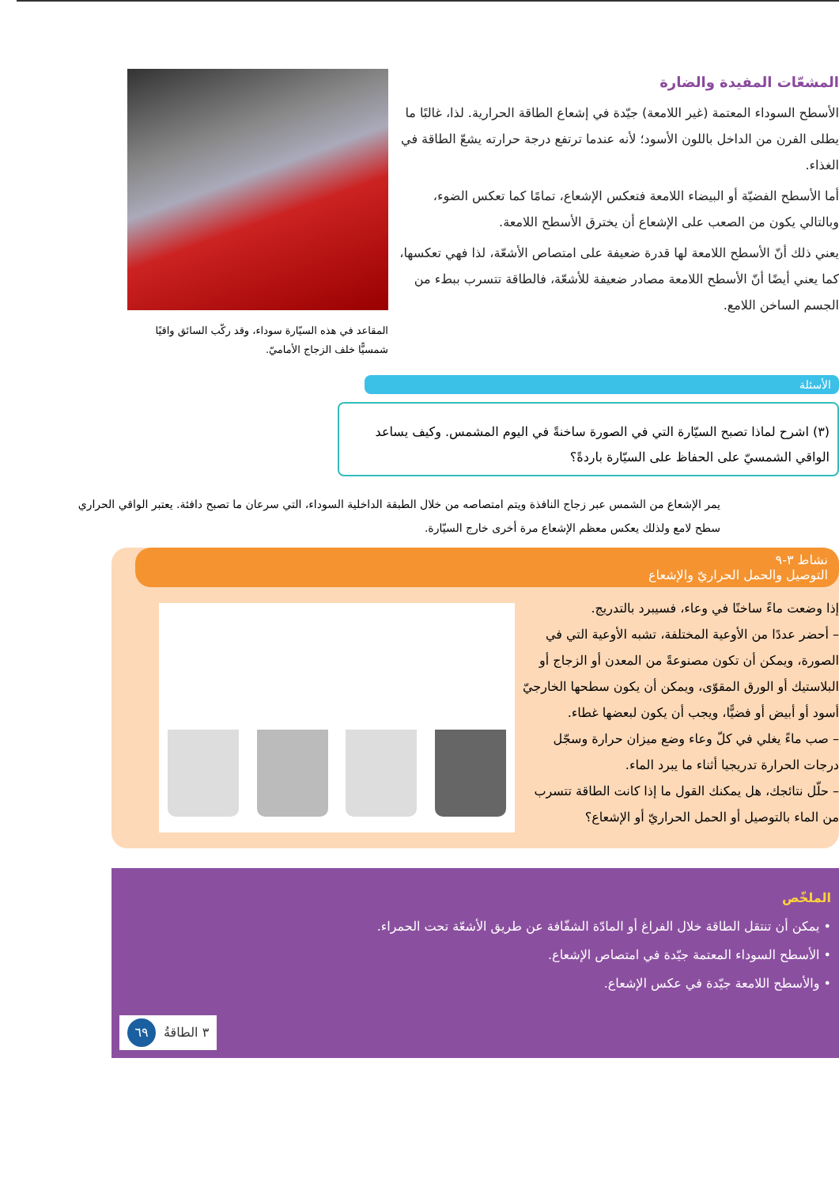المشعّات المفيدة والضارة
الأسطح السوداء المعتمة (غير اللامعة) جيّدة في إشعاع الطاقة الحرارية. لذا، غالبًا ما يطلى الفرن من الداخل باللون الأسود؛ لأنه عندما ترتفع درجة حرارته يشعّ الطاقة في الغذاء.
أما الأسطح الفضيّة أو البيضاء اللامعة فتعكس الإشعاع، تمامًا كما تعكس الضوء، وبالتالي يكون من الصعب على الإشعاع أن يخترق الأسطح اللامعة.
يعني ذلك أنّ الأسطح اللامعة لها قدرة ضعيفة على امتصاص الأشعّة، لذا فهي تعكسها، كما يعني أيضًا أنّ الأسطح اللامعة مصادر ضعيفة للأشعّة، فالطاقة تتسرب ببطء من الجسم الساخن اللامع.
المقاعد في هذه السيّارة سوداء، وقد ركّب السائق واقيًا شمسيًّا خلف الزجاج الأماميّ.
الأسئلة
(٣) اشرح لماذا تصبح السيّارة التي في الصورة ساخنةً في اليوم المشمس. وكيف يساعد الواقي الشمسيّ على الحفاظ على السيّارة باردةً؟
يمر الإشعاع من الشمس عبر زجاج النافذة ويتم امتصاصه من خلال الطبقة الداخلية السوداء، التي سرعان ما تصبح دافئة. يعتبر الواقي الحراري سطح لامع ولذلك يعكس معظم الإشعاع مرة أخرى خارج السيّارة.
نشاط ٣-٩
التوصيل والحمل الحراريّ والإشعاع
إذا وضعت ماءً ساخنًا في وعاء، فسيبرد بالتدريج.
– أحضر عددًا من الأوعية المختلفة، تشبه الأوعية التي في الصورة، ويمكن أن تكون مصنوعةً من المعدن أو الزجاج أو البلاستيك أو الورق المقوّى، ويمكن أن يكون سطحها الخارجيّ أسود أو أبيض أو فضيًّا، ويجب أن يكون لبعضها غطاء.
– صب ماءً يغلي في كلّ وعاء وضع ميزان حرارة وسجّل درجات الحرارة تدريجيا أثناء ما يبرد الماء.
– حلّل نتائجك، هل يمكنك القول ما إذا كانت الطاقة تتسرب من الماء بالتوصيل أو الحمل الحراريّ أو الإشعاع؟
الملخّص
• يمكن أن تنتقل الطاقة خلال الفراغ أو المادّة الشفّافة عن طريق الأشعّة تحت الحمراء.
• الأسطح السوداء المعتمة جيّدة في امتصاص الإشعاع.
• والأسطح اللامعة جيّدة في عكس الإشعاع.
٣ الطاقةُ ٦٩